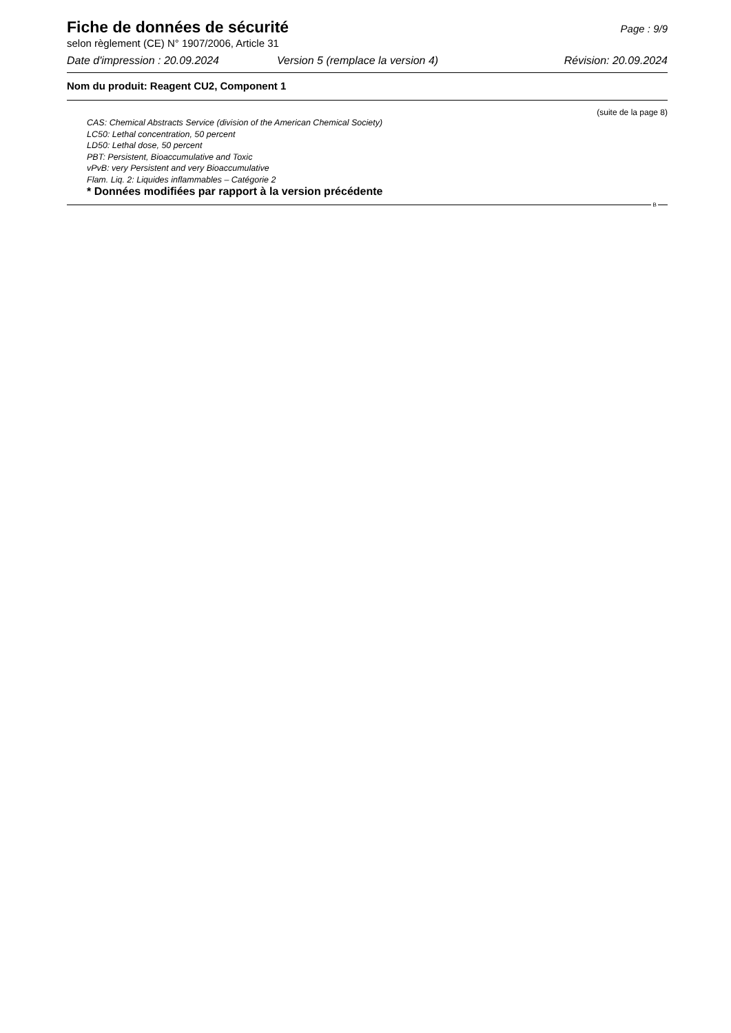Fiche de données de sécurité
Page : 9/9
selon règlement (CE) N° 1907/2006, Article 31
Date d'impression : 20.09.2024 Version 5 (remplace la version 4) Révision: 20.09.2024
Nom du produit: Reagent CU2, Component 1
(suite de la page 8)
CAS: Chemical Abstracts Service (division of the American Chemical Society)
LC50: Lethal concentration, 50 percent
LD50: Lethal dose, 50 percent
PBT: Persistent, Bioaccumulative and Toxic
vPvB: very Persistent and very Bioaccumulative
Flam. Liq. 2: Liquides inflammables – Catégorie 2
* Données modifiées par rapport à la version précédente
B